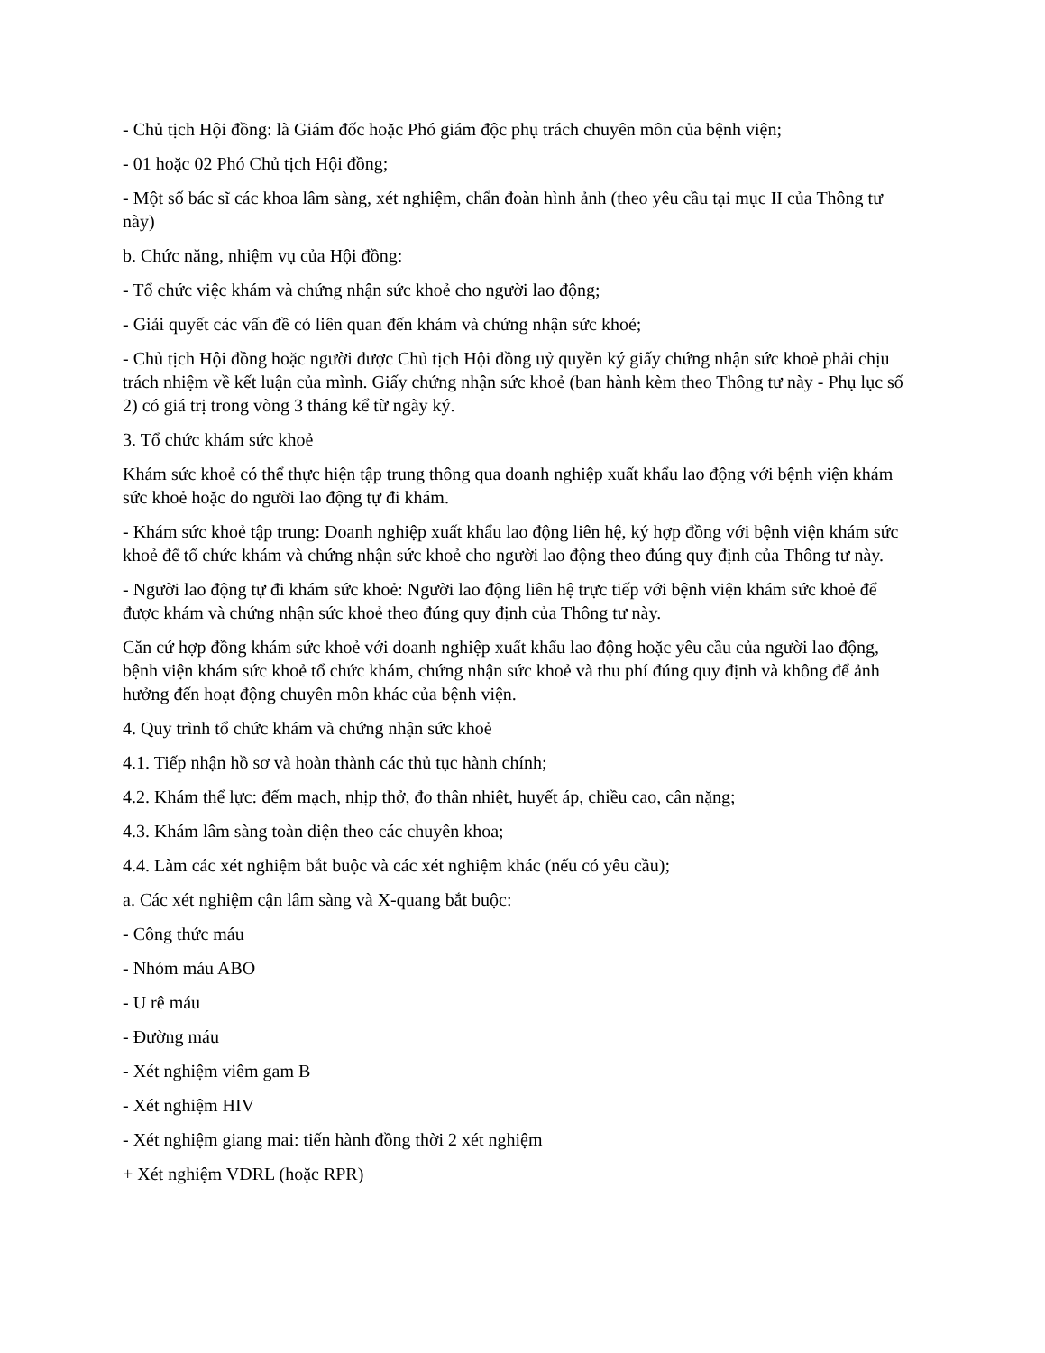- Chủ tịch Hội đồng: là Giám đốc hoặc Phó giám độc phụ trách chuyên môn của bệnh viện;
- 01 hoặc 02 Phó Chủ tịch Hội đồng;
- Một số bác sĩ các khoa lâm sàng, xét nghiệm, chẩn đoàn hình ảnh (theo yêu cầu tại mục II của Thông tư này)
b. Chức năng, nhiệm vụ của Hội đồng:
- Tổ chức việc khám và chứng nhận sức khoẻ cho người lao động;
- Giải quyết các vấn đề có liên quan đến khám và chứng nhận sức khoẻ;
- Chủ tịch Hội đồng hoặc người được Chủ tịch Hội đồng uỷ quyền ký giấy chứng nhận sức khoẻ phải chịu trách nhiệm về kết luận của mình. Giấy chứng nhận sức khoẻ (ban hành kèm theo Thông tư này - Phụ lục số 2) có giá trị trong vòng 3 tháng kể từ ngày ký.
3. Tổ chức khám sức khoẻ
Khám sức khoẻ có thể thực hiện tập trung thông qua doanh nghiệp xuất khẩu lao động với bệnh viện khám sức khoẻ hoặc do người lao động tự đi khám.
- Khám sức khoẻ tập trung: Doanh nghiệp xuất khẩu lao động liên hệ, ký hợp đồng với bệnh viện khám sức khoẻ để tổ chức khám và chứng nhận sức khoẻ cho người lao động theo đúng quy định của Thông tư này.
- Người lao động tự đi khám sức khoẻ: Người lao động liên hệ trực tiếp với bệnh viện khám sức khoẻ để được khám và chứng nhận sức khoẻ theo đúng quy định của Thông tư này.
Căn cứ hợp đồng khám sức khoẻ với doanh nghiệp xuất khẩu lao động hoặc yêu cầu của người lao động, bệnh viện khám sức khoẻ tổ chức khám, chứng nhận sức khoẻ và thu phí đúng quy định và không để ảnh hưởng đến hoạt động chuyên môn khác của bệnh viện.
4. Quy trình tổ chức khám và chứng nhận sức khoẻ
4.1. Tiếp nhận hồ sơ và hoàn thành các thủ tục hành chính;
4.2. Khám thể lực: đếm mạch, nhịp thở, đo thân nhiệt, huyết áp, chiều cao, cân nặng;
4.3. Khám lâm sàng toàn diện theo các chuyên khoa;
4.4. Làm các xét nghiệm bắt buộc và các xét nghiệm khác (nếu có yêu cầu);
a. Các xét nghiệm cận lâm sàng và X-quang bắt buộc:
- Công thức máu
- Nhóm máu ABO
- U rê máu
- Đường máu
- Xét nghiệm viêm gam B
- Xét nghiệm HIV
- Xét nghiệm giang mai: tiến hành đồng thời 2 xét nghiệm
+ Xét nghiệm VDRL (hoặc RPR)